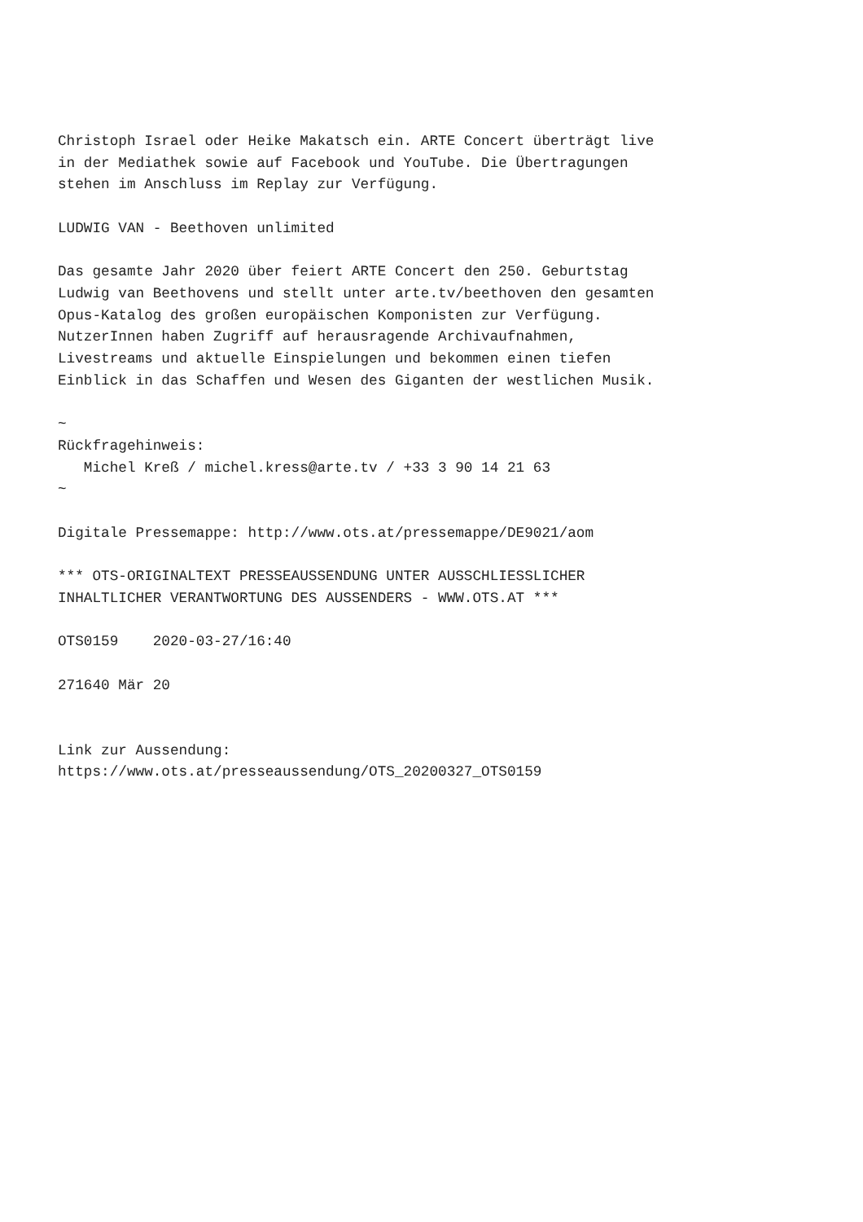Christoph Israel oder Heike Makatsch ein. ARTE Concert überträgt live
in der Mediathek sowie auf Facebook und YouTube. Die Übertragungen
stehen im Anschluss im Replay zur Verfügung.

LUDWIG VAN - Beethoven unlimited

Das gesamte Jahr 2020 über feiert ARTE Concert den 250. Geburtstag
Ludwig van Beethovens und stellt unter arte.tv/beethoven den gesamten
Opus-Katalog des großen europäischen Komponisten zur Verfügung.
NutzerInnen haben Zugriff auf herausragende Archivaufnahmen,
Livestreams und aktuelle Einspielungen und bekommen einen tiefen
Einblick in das Schaffen und Wesen des Giganten der westlichen Musik.

~
Rückfragehinweis:
   Michel Kreß / michel.kress@arte.tv / +33 3 90 14 21 63
~

Digitale Pressemappe: http://www.ots.at/pressemappe/DE9021/aom

*** OTS-ORIGINALTEXT PRESSEAUSSENDUNG UNTER AUSSCHLIESSLICHER
INHALTLICHER VERANTWORTUNG DES AUSSENDERS - WWW.OTS.AT ***

OTS0159    2020-03-27/16:40

271640 Mär 20


Link zur Aussendung:
https://www.ots.at/presseaussendung/OTS_20200327_OTS0159